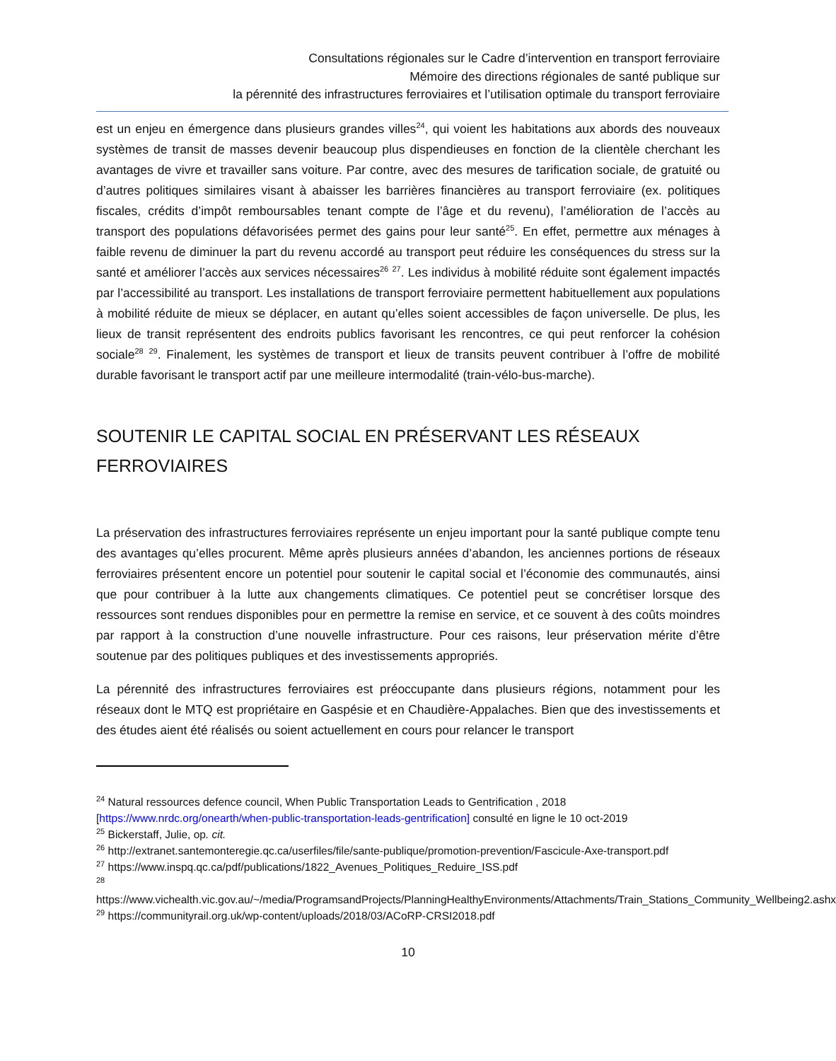Consultations régionales sur le Cadre d’intervention en transport ferroviaire
Mémoire des directions régionales de santé publique sur
la pérennité des infrastructures ferroviaires et l’utilisation optimale du transport ferroviaire
est un enjeu en émergence dans plusieurs grandes villes<sup>24</sup>, qui voient les habitations aux abords des nouveaux systèmes de transit de masses devenir beaucoup plus dispendieuses en fonction de la clientèle cherchant les avantages de vivre et travailler sans voiture. Par contre, avec des mesures de tarification sociale, de gratuité ou d’autres politiques similaires visant à abaisser les barrières financières au transport ferroviaire (ex. politiques fiscales, crédits d’impôt remboursables tenant compte de l’âge et du revenu), l’amélioration de l’accès au transport des populations défavorisées permet des gains pour leur santé<sup>25</sup>. En effet, permettre aux ménages à faible revenu de diminuer la part du revenu accordé au transport peut réduire les conséquences du stress sur la santé et améliorer l’accès aux services nécessaires<sup>26</sup> <sup>27</sup>. Les individus à mobilité réduite sont également impactés par l’accessibilité au transport. Les installations de transport ferroviaire permettent habituellement aux populations à mobilité réduite de mieux se déplacer, en autant qu’elles soient accessibles de façon universelle. De plus, les lieux de transit représentent des endroits publics favorisant les rencontres, ce qui peut renforcer la cohésion sociale<sup>28</sup> <sup>29</sup>. Finalement, les systèmes de transport et lieux de transits peuvent contribuer à l’offre de mobilité durable favorisant le transport actif par une meilleure intermodalité (train-vélo-bus-marche).
SOUTENIR LE CAPITAL SOCIAL EN PRÉSERVANT LES RÉSEAUX FERROVIAIRES
La préservation des infrastructures ferroviaires représente un enjeu important pour la santé publique compte tenu des avantages qu’elles procurent. Même après plusieurs années d’abandon, les anciennes portions de réseaux ferroviaires présentent encore un potentiel pour soutenir le capital social et l’économie des communautés, ainsi que pour contribuer à la lutte aux changements climatiques. Ce potentiel peut se concrétiser lorsque des ressources sont rendues disponibles pour en permettre la remise en service, et ce souvent à des coûts moindres par rapport à la construction d’une nouvelle infrastructure. Pour ces raisons, leur préservation mérite d’être soutenue par des politiques publiques et des investissements appropriés.
La pérennité des infrastructures ferroviaires est préoccupante dans plusieurs régions, notamment pour les réseaux dont le MTQ est propriétaire en Gaspésie et en Chaudière-Appalaches. Bien que des investissements et des études aient été réalisés ou soient actuellement en cours pour relancer le transport
<sup>24</sup> Natural ressources defence council, When Public Transportation Leads to Gentrification , 2018 [https://www.nrdc.org/onearth/when-public-transportation-leads-gentrification] consulté en ligne le 10 oct-2019
<sup>25</sup> Bickerstaff, Julie, op. cit.
<sup>26</sup> http://extranet.santemonteregie.qc.ca/userfiles/file/sante-publique/promotion-prevention/Fascicule-Axe-transport.pdf
<sup>27</sup> https://www.inspq.qc.ca/pdf/publications/1822_Avenues_Politiques_Reduire_ISS.pdf
<sup>28</sup> https://www.vichealth.vic.gov.au/~/media/ProgramsandProjects/PlanningHealthyEnvironments/Attachments/Train_Stations_Community_Wellbeing2.ashx
<sup>29</sup> https://communityrail.org.uk/wp-content/uploads/2018/03/ACoRP-CRSI2018.pdf
10